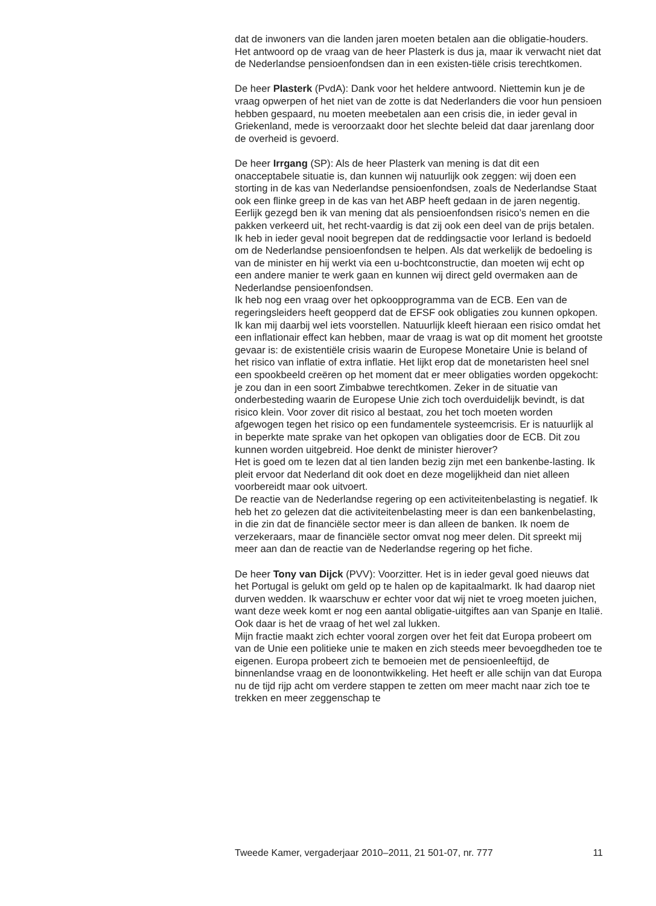dat de inwoners van die landen jaren moeten betalen aan die obligatie-houders. Het antwoord op de vraag van de heer Plasterk is dus ja, maar ik verwacht niet dat de Nederlandse pensioenfondsen dan in een existen-tiële crisis terechtkomen.
De heer Plasterk (PvdA): Dank voor het heldere antwoord. Niettemin kun je de vraag opwerpen of het niet van de zotte is dat Nederlanders die voor hun pensioen hebben gespaard, nu moeten meebetalen aan een crisis die, in ieder geval in Griekenland, mede is veroorzaakt door het slechte beleid dat daar jarenlang door de overheid is gevoerd.
De heer Irrgang (SP): Als de heer Plasterk van mening is dat dit een onacceptabele situatie is, dan kunnen wij natuurlijk ook zeggen: wij doen een storting in de kas van Nederlandse pensioenfondsen, zoals de Nederlandse Staat ook een flinke greep in de kas van het ABP heeft gedaan in de jaren negentig. Eerlijk gezegd ben ik van mening dat als pensioenfondsen risico’s nemen en die pakken verkeerd uit, het recht-vaardig is dat zij ook een deel van de prijs betalen. Ik heb in ieder geval nooit begrepen dat de reddingsactie voor Ierland is bedoeld om de Nederlandse pensioenfondsen te helpen. Als dat werkelijk de bedoeling is van de minister en hij werkt via een u-bochtconstructie, dan moeten wij echt op een andere manier te werk gaan en kunnen wij direct geld overmaken aan de Nederlandse pensioenfondsen.
Ik heb nog een vraag over het opkoopprogramma van de ECB. Een van de regeringsleiders heeft geopperd dat de EFSF ook obligaties zou kunnen opkopen. Ik kan mij daarbij wel iets voorstellen. Natuurlijk kleeft hieraan een risico omdat het een inflationair effect kan hebben, maar de vraag is wat op dit moment het grootste gevaar is: de existentiële crisis waarin de Europese Monetaire Unie is beland of het risico van inflatie of extra inflatie. Het lijkt erop dat de monetaristen heel snel een spookbeeld creëren op het moment dat er meer obligaties worden opgekocht: je zou dan in een soort Zimbabwe terechtkomen. Zeker in de situatie van onderbesteding waarin de Europese Unie zich toch overduidelijk bevindt, is dat risico klein. Voor zover dit risico al bestaat, zou het toch moeten worden afgewogen tegen het risico op een fundamentele systeemcrisis. Er is natuurlijk al in beperkte mate sprake van het opkopen van obligaties door de ECB. Dit zou kunnen worden uitgebreid. Hoe denkt de minister hierover?
Het is goed om te lezen dat al tien landen bezig zijn met een bankenbe-lasting. Ik pleit ervoor dat Nederland dit ook doet en deze mogelijkheid dan niet alleen voorbereidt maar ook uitvoert.
De reactie van de Nederlandse regering op een activiteitenbelasting is negatief. Ik heb het zo gelezen dat die activiteitenbelasting meer is dan een bankenbelasting, in die zin dat de financiële sector meer is dan alleen de banken. Ik noem de verzekeraars, maar de financiële sector omvat nog meer delen. Dit spreekt mij meer aan dan de reactie van de Nederlandse regering op het fiche.
De heer Tony van Dijck (PVV): Voorzitter. Het is in ieder geval goed nieuws dat het Portugal is gelukt om geld op te halen op de kapitaalmarkt. Ik had daarop niet durven wedden. Ik waarschuw er echter voor dat wij niet te vroeg moeten juichen, want deze week komt er nog een aantal obligatie-uitgiftes aan van Spanje en Italië. Ook daar is het de vraag of het wel zal lukken.
Mijn fractie maakt zich echter vooral zorgen over het feit dat Europa probeert om van de Unie een politieke unie te maken en zich steeds meer bevoegdheden toe te eigenen. Europa probeert zich te bemoeien met de pensioenleeftijd, de binnenlandse vraag en de loonontwikkeling. Het heeft er alle schijn van dat Europa nu de tijd rijp acht om verdere stappen te zetten om meer macht naar zich toe te trekken en meer zeggenschap te
Tweede Kamer, vergaderjaar 2010–2011, 21 501-07, nr. 777 11